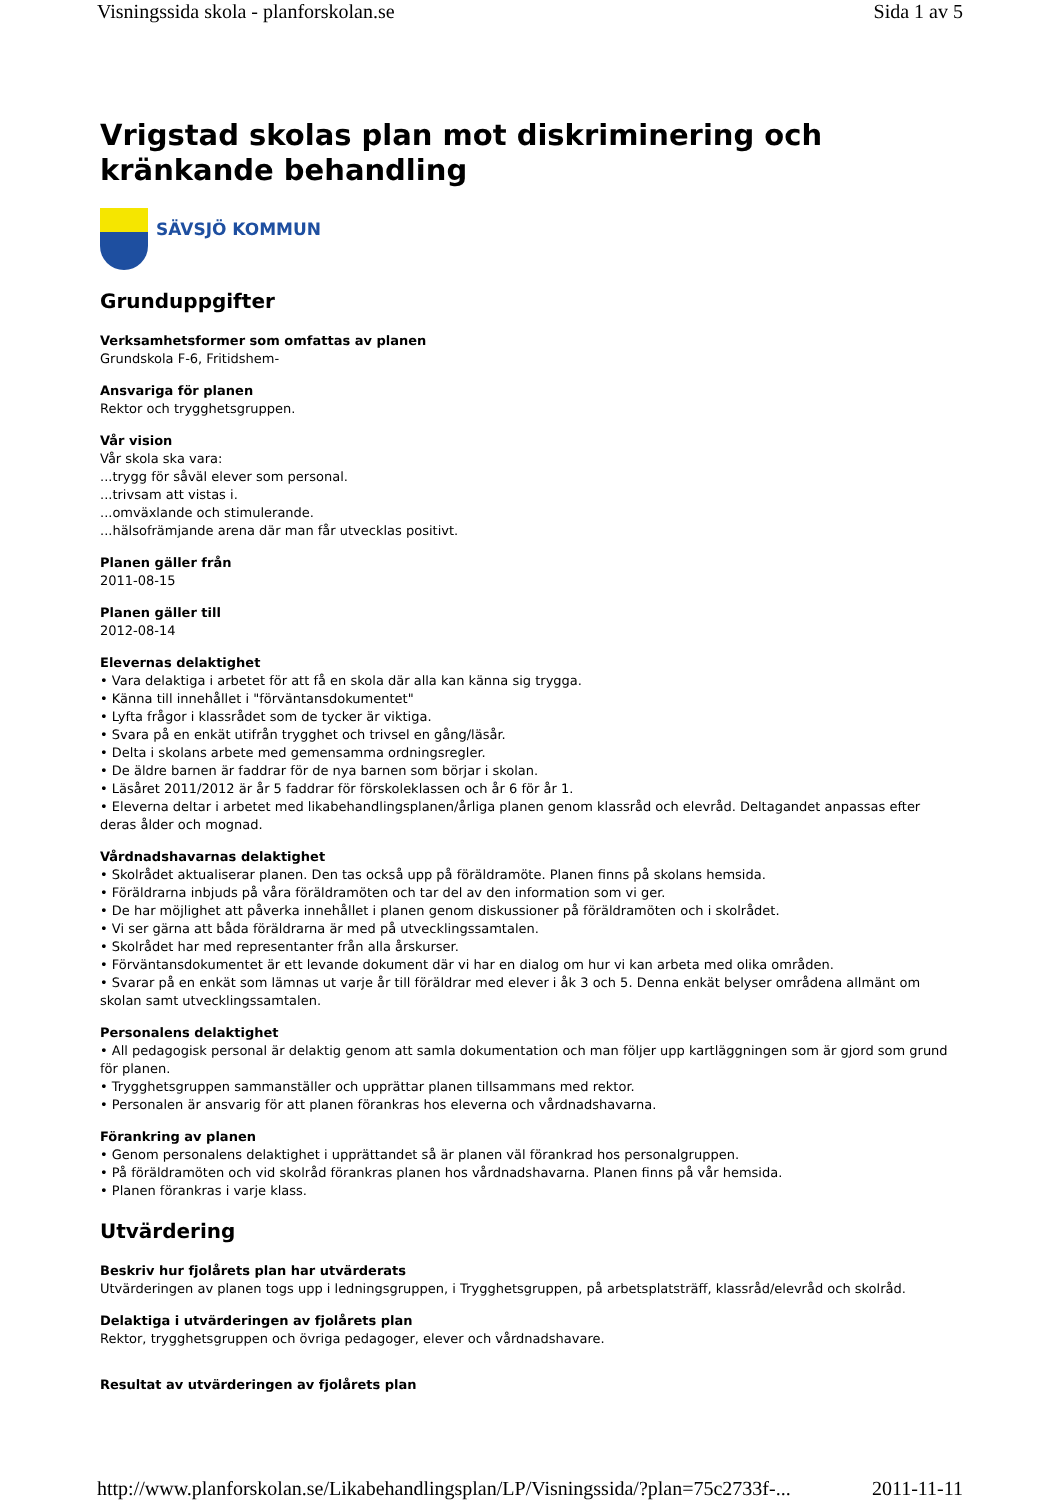Visningssida skola - planforskolan.se Sida 1 av 5
Vrigstad skolas plan mot diskriminering och kränkande behandling
SÄVSJÖ KOMMUN
Grunduppgifter
Verksamhetsformer som omfattas av planen
Grundskola F-6, Fritidshem-
Ansvariga för planen
Rektor och trygghetsgruppen.
Vår vision
Vår skola ska vara:
...trygg för såväl elever som personal.
...trivsam att vistas i.
...omväxlande och stimulerande.
...hälsofrämjande arena där man får utvecklas positivt.
Planen gäller från
2011-08-15
Planen gäller till
2012-08-14
Elevernas delaktighet
• Vara delaktiga i arbetet för att få en skola där alla kan känna sig trygga.
• Känna till innehållet i "förväntansdokumentet"
• Lyfta frågor i klassrådet som de tycker är viktiga.
• Svara på en enkät utifrån trygghet och trivsel en gång/läsår.
• Delta i skolans arbete med gemensamma ordningsregler.
• De äldre barnen är faddrar för de nya barnen som börjar i skolan.
• Läsåret 2011/2012 är år 5 faddrar för förskoleklassen och år 6 för år 1.
• Eleverna deltar i arbetet med likabehandlingsplanen/årliga planen genom klassråd och elevråd. Deltagandet anpassas efter deras ålder och mognad.
Vårdnadshavarnas delaktighet
• Skolrådet aktualiserar planen. Den tas också upp på föräldramöte. Planen finns på skolans hemsida.
• Föräldrarna inbjuds på våra föräldramöten och tar del av den information som vi ger.
• De har möjlighet att påverka innehållet i planen genom diskussioner på föräldramöten och i skolrådet.
• Vi ser gärna att båda föräldrarna är med på utvecklingssamtalen.
• Skolrådet har med representanter från alla årskurser.
• Förväntansdokumentet är ett levande dokument där vi har en dialog om hur vi kan arbeta med olika områden.
• Svarar på en enkät som lämnas ut varje år till föräldrar med elever i åk 3 och 5. Denna enkät belyser områdena allmänt om skolan samt utvecklingssamtalen.
Personalens delaktighet
• All pedagogisk personal är delaktig genom att samla dokumentation och man följer upp kartläggningen som är gjord som grund för planen.
• Trygghetsgruppen sammanställer och upprättar planen tillsammans med rektor.
• Personalen är ansvarig för att planen förankras hos eleverna och vårdnadshavarna.
Förankring av planen
• Genom personalens delaktighet i upprättandet så är planen väl förankrad hos personalgruppen.
• På föräldramöten och vid skolråd förankras planen hos vårdnadshavarna. Planen finns på vår hemsida.
• Planen förankras i varje klass.
Utvärdering
Beskriv hur fjolårets plan har utvärderats
Utvärderingen av planen togs upp i ledningsgruppen, i Trygghetsgruppen, på arbetsplatsträff, klassråd/elevråd och skolråd.
Delaktiga i utvärderingen av fjolårets plan
Rektor, trygghetsgruppen och övriga pedagoger, elever och vårdnadshavare.
Resultat av utvärderingen av fjolårets plan
http://www.planforskolan.se/Likabehandlingsplan/LP/Visningssida/?plan=75c2733f-... 2011-11-11